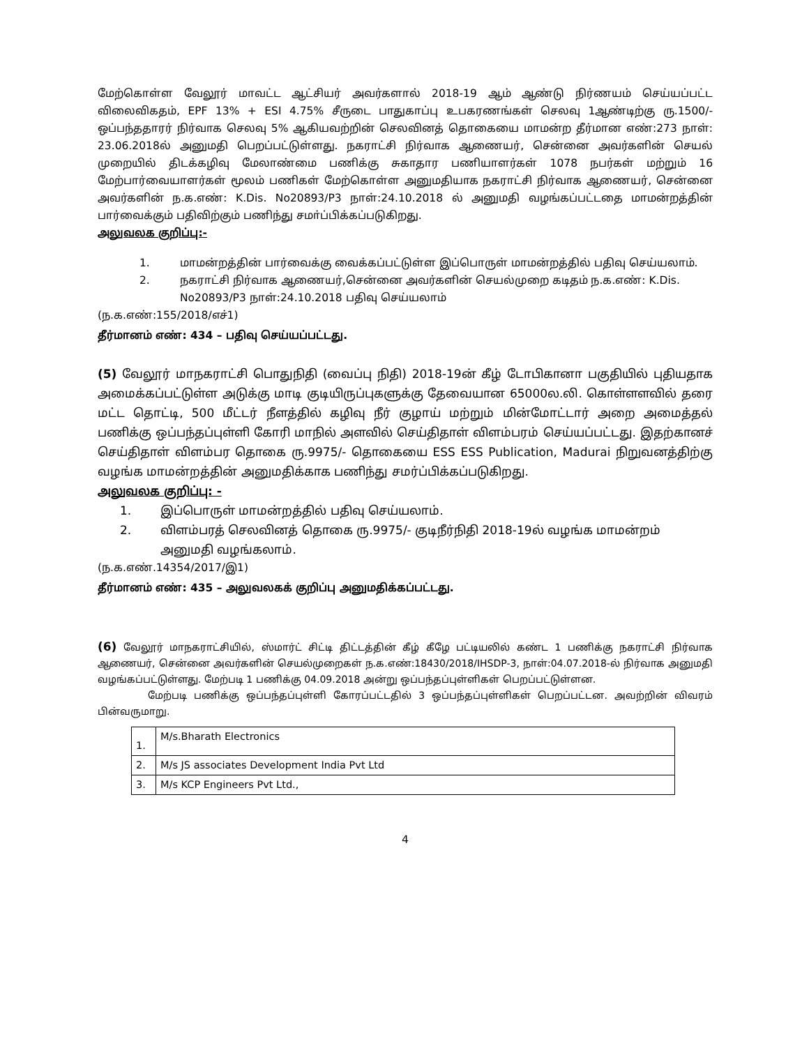மேற்கொள்ள வேலூர் மாவட்ட ஆட்சியர் அவர்களால் 2018-19 ஆம் ஆண்டு நிர்ணயம் செய்யப்பட்ட விலைவிகதம், EPF 13% + ESI 4.75% சீருடை பாதுகாப்பு உபகரணங்கள் செலவு 1ஆண்டிற்கு ரு.1500/- ஒப்பந்ததாரர் நிர்வாக செலவு 5% ஆகியவற்றின் செலவினத் தொகையை மாமன்ற தீர்மான எண்:273 நாள்: 23.06.2018ல் அனுமதி பெறப்பட்டுள்ளது. நகராட்சி நிர்வாக ஆணையர், சென்னை அவர்களின் செயல் முறையில் திடக்கழிவு மேலாண்மை பணிக்கு சுகாதார பணியாளர்கள் 1078 நபர்கள் மற்றும் 16 மேற்பார்வையாளர்கள் மூலம் பணிகள் மேற்கொள்ள அனுமதியாக நகராட்சி நிர்வாக ஆணையர், சென்னை அவர்களின் ந.க.எண்: K.Dis. No20893/P3 நாள்:24.10.2018 ல் அனுமதி வழங்கப்பட்டதை மாமன்றத்தின் பார்வைக்கும் பதிவிற்கும் பணிந்து சமா்ப்பிக்கப்படுகிறது.
அலுவலக குறிப்பு:-
1. மாமன்றத்தின் பார்வைக்கு வைக்கப்பட்டுள்ள இப்பொருள் மாமன்றத்தில் பதிவு செய்யலாம்.
2. நகராட்சி நிர்வாக ஆணையர்,சென்னை அவர்களின் செயல்முறை கடிதம் ந.க.எண்: K.Dis. No20893/P3 நாள்:24.10.2018 பதிவு செய்யலாம்
(ந.க.எண்:155/2018/எச்1)
தீர்மானம் எண்: 434 – பதிவு செய்யப்பட்டது.
(5) வேலூர் மாநகராட்சி பொதுநிதி (வைப்பு நிதி) 2018-19ன் கீழ் டோபிகானா பகுதியில் புதியதாக அமைக்கப்பட்டுள்ள அடுக்கு மாடி குடியிருப்புகளுக்கு தேவையான 65000ல.லி. கொள்ளளவில் தரை மட்ட தொட்டி, 500 மீட்டர் நீளத்தில் கழிவு நீர் குழாய் மற்றும் மின்மோட்டார் அறை அமைத்தல் பணிக்கு ஒப்பந்தப்புள்ளி கோரி மாநில் அளவில் செய்திதாள் விளம்பரம் செய்யப்பட்டது. இதற்கானச் செய்திதாள் விளம்பர தொகை ரு.9975/- தொகையை ESS ESS Publication, Madurai நிறுவனத்திற்கு வழங்க மாமன்றத்தின் அனுமதிக்காக பணிந்து சமர்ப்பிக்கப்படுகிறது.
அலுவலக குறிப்பு: -
1. இப்பொருள் மாமன்றத்தில் பதிவு செய்யலாம்.
2. விளம்பரத் செலவினத் தொகை ரு.9975/- குடிநீர்நிதி 2018-19ல் வழங்க மாமன்றம் அனுமதி வழங்கலாம்.
(ந.க.எண்.14354/2017/இ1)
தீர்மானம் எண்: 435 – அலுவலகக் குறிப்பு அனுமதிக்கப்பட்டது.
(6) வேலூர் மாநகராட்சியில், ஸ்மார்ட் சிட்டி திட்டத்தின் கீழ் கீழே பட்டியலில் கண்ட 1 பணிக்கு நகராட்சி நிர்வாக ஆணையர், சென்னை அவர்களின் செயல்முறைகள் ந.க.எண்:18430/2018/IHSDP-3, நாள்:04.07.2018-ல் நிர்வாக அனுமதி வழங்கப்பட்டுள்ளது. மேற்படி 1 பணிக்கு 04.09.2018 அன்று ஒப்பந்தப்புள்ளிகள் பெறப்பட்டுள்ளன.
மேற்படி பணிக்கு ஒப்பந்தப்புள்ளி கோரப்பட்டதில் 3 ஒப்பந்தப்புள்ளிகள் பெறப்பட்டன. அவற்றின் விவரம் பின்வருமாறு.
| 1. | M/s.Bharath Electronics |
| 2. | M/s JS associates Development India Pvt Ltd |
| 3. | M/s KCP Engineers Pvt Ltd., |
4